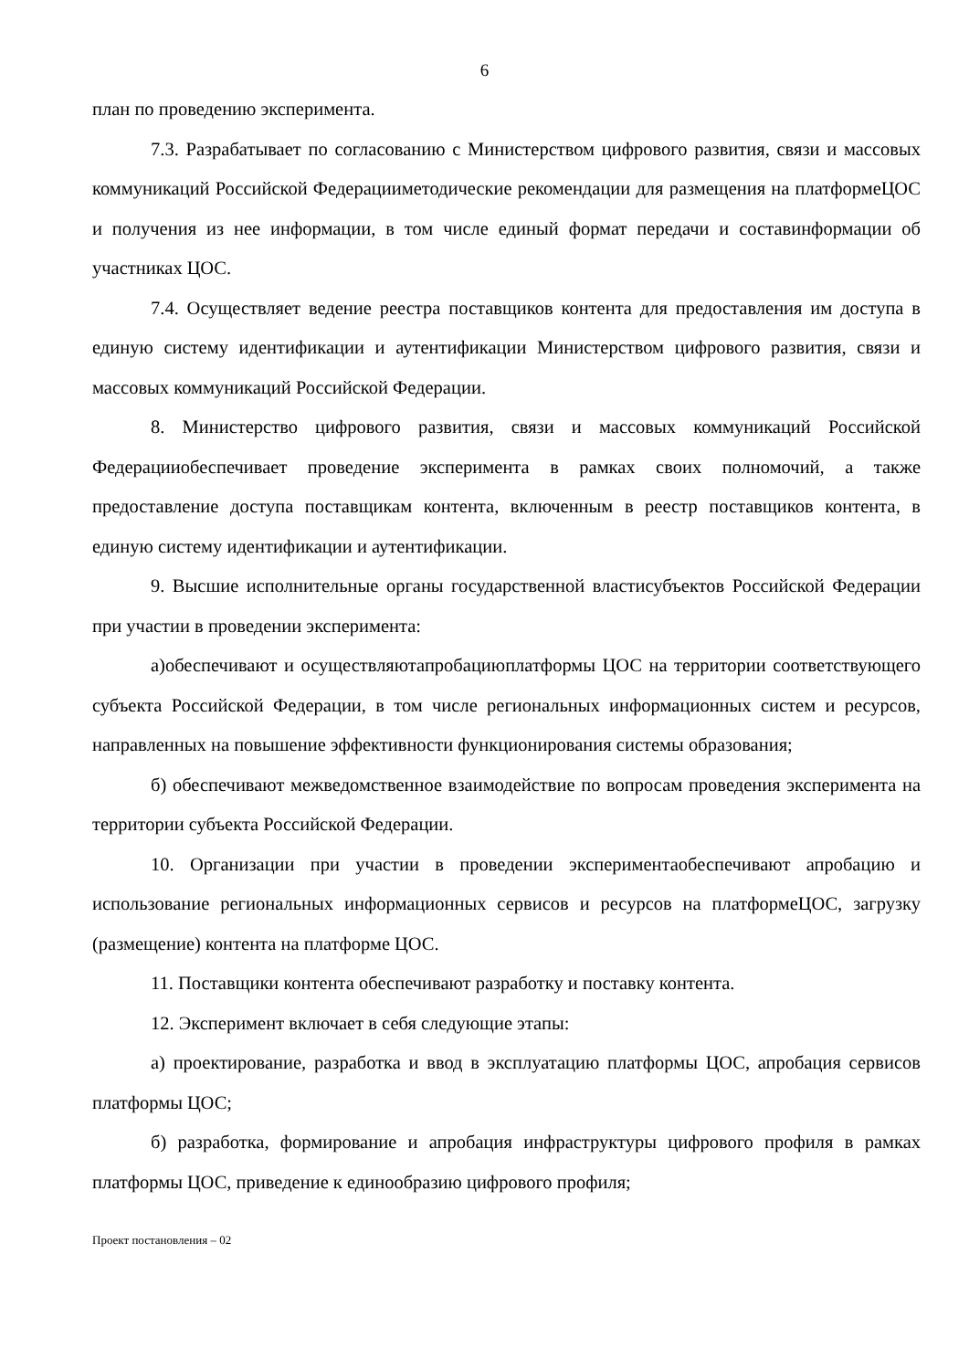6
план по проведению эксперимента.
7.3. Разрабатывает по согласованию с Министерством цифрового развития, связи и массовых коммуникаций Российской Федерацииметодические рекомендации для размещения на платформеЦОС и получения из нее информации, в том числе единый формат передачи и составинформации об участниках ЦОС.
7.4. Осуществляет ведение реестра поставщиков контента для предоставления им доступа в единую систему идентификации и аутентификации Министерством цифрового развития, связи и массовых коммуникаций Российской Федерации.
8. Министерство цифрового развития, связи и массовых коммуникаций Российской Федерацииобеспечивает проведение эксперимента в рамках своих полномочий, а также предоставление доступа поставщикам контента, включенным в реестр поставщиков контента, в единую систему идентификации и аутентификации.
9. Высшие исполнительные органы государственной властисубъектов Российской Федерации при участии в проведении эксперимента:
а)обеспечивают и осуществляютапробациюплатформы ЦОС на территории соответствующего субъекта Российской Федерации, в том числе региональных информационных систем и ресурсов, направленных на повышение эффективности функционирования системы образования;
б) обеспечивают межведомственное взаимодействие по вопросам проведения эксперимента на территории субъекта Российской Федерации.
10. Организации при участии в проведении экспериментаобеспечивают апробацию и использование региональных информационных сервисов и ресурсов на платформеЦОС, загрузку (размещение) контента на платформе ЦОС.
11. Поставщики контента обеспечивают разработку и поставку контента.
12. Эксперимент включает в себя следующие этапы:
а) проектирование, разработка и ввод в эксплуатацию платформы ЦОС, апробация сервисов платформы ЦОС;
б) разработка, формирование и апробация инфраструктуры цифрового профиля в рамках платформы ЦОС, приведение к единообразию цифрового профиля;
Проект постановления – 02